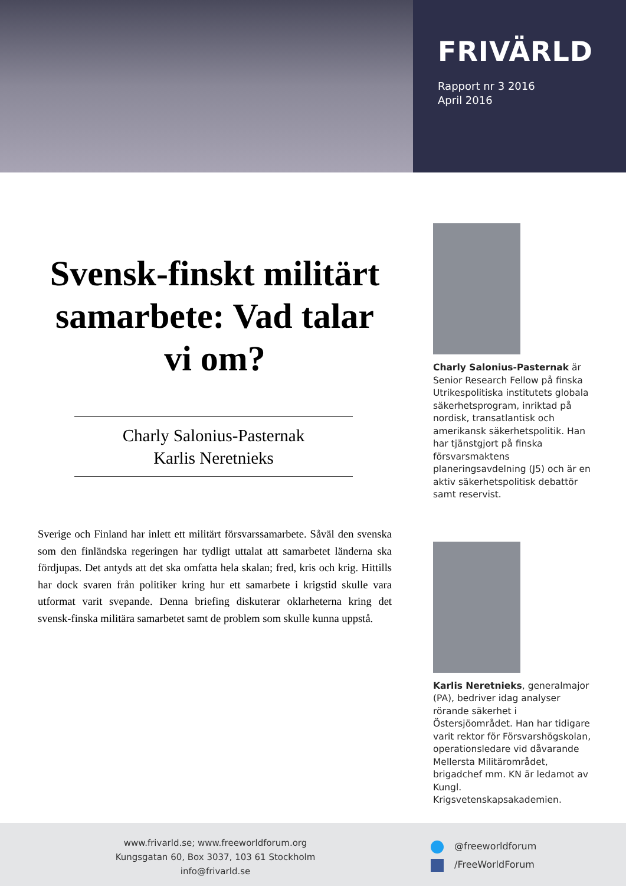FRIVÄRLD
Rapport nr 3 2016
April 2016
Svensk-finskt militärt samarbete: Vad talar vi om?
Charly Salonius-Pasternak
Karlis Neretnieks
Sverige och Finland har inlett ett militärt försvarssamarbete. Såväl den svenska som den finländska regeringen har tydligt uttalat att samarbetet länderna ska fördjupas. Det antyds att det ska omfatta hela skalan; fred, kris och krig. Hittills har dock svaren från politiker kring hur ett samarbete i krigstid skulle vara utformat varit svepande. Denna briefing diskuterar oklarheterna kring det svensk-finska militära samarbetet samt de problem som skulle kunna uppstå.
Charly Salonius-Pasternak är Senior Research Fellow på finska Utrikespolitiska institutets globala säkerhetsprogram, inriktad på nordisk, transatlantisk och amerikansk säkerhetspolitik. Han har tjänstgjort på finska försvarsmaktens planeringsavdelning (J5) och är en aktiv säkerhetspolitisk debattör samt reservist.
Karlis Neretnieks, generalmajor (PA), bedriver idag analyser rörande säkerhet i Östersjöområdet. Han har tidigare varit rektor för Försvarshögskolan, operationsledare vid dåvarande Mellersta Militärområdet, brigadchef mm. KN är ledamot av Kungl. Krigsvetenskapsakademien.
www.frivarld.se; www.freeworldforum.org
Kungsgatan 60, Box 3037, 103 61 Stockholm
info@frivarld.se
@freeworldforum
/FreeWorldForum